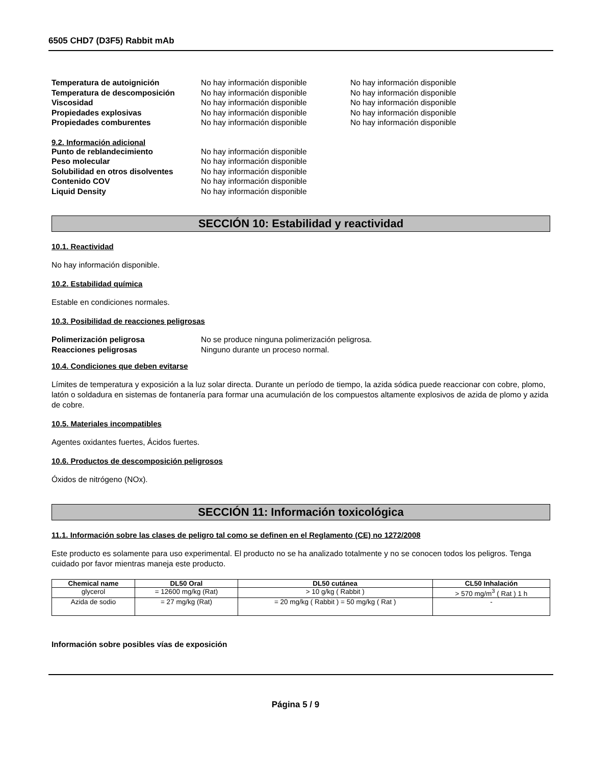6505 CHD7 (D3F5) Rabbit mAb
Temperatura de autoignición No hay información disponible No hay información disponible
Temperatura de descomposición No hay información disponible No hay información disponible
Viscosidad No hay información disponible No hay información disponible
Propiedades explosivas No hay información disponible No hay información disponible
Propiedades comburentes No hay información disponible No hay información disponible
9.2. Información adicional
Punto de reblandecimiento No hay información disponible
Peso molecular No hay información disponible
Solubilidad en otros disolventes
No hay información disponible
Contenido COV No hay información disponible
Liquid Density No hay información disponible
SECCIÓN 10: Estabilidad y reactividad
10.1. Reactividad
No hay información disponible.
10.2. Estabilidad química
Estable en condiciones normales.
10.3. Posibilidad de reacciones peligrosas
Polimerización peligrosa No se produce ninguna polimerización peligrosa.
Reacciones peligrosas Ninguno durante un proceso normal.
10.4. Condiciones que deben evitarse
Límites de temperatura y exposición a la luz solar directa. Durante un período de tiempo, la azida sódica puede reaccionar con cobre, plomo, latón o soldadura en sistemas de fontanería para formar una acumulación de los compuestos altamente explosivos de azida de plomo y azida de cobre.
10.5. Materiales incompatibles
Agentes oxidantes fuertes, Ácidos fuertes.
10.6. Productos de descomposición peligrosos
Óxidos de nitrógeno (NOx).
SECCIÓN 11: Información toxicológica
11.1. Información sobre las clases de peligro tal como se definen en el Reglamento (CE) no 1272/2008
Este producto es solamente para uso experimental. El producto no se ha analizado totalmente y no se conocen todos los peligros. Tenga cuidado por favor mientras maneja este producto.
| Chemical name | DL50 Oral | DL50 cutánea | CL50 Inhalación |
| --- | --- | --- | --- |
| glycerol | = 12600 mg/kg (Rat) | > 10 g/kg ( Rabbit ) | > 570 mg/m<sup>3</sup> ( Rat ) 1 h |
| Azida de sodio | = 27 mg/kg (Rat) | = 20 mg/kg ( Rabbit ) = 50 mg/kg ( Rat ) | - |
Información sobre posibles vías de exposición
Página 5 / 9